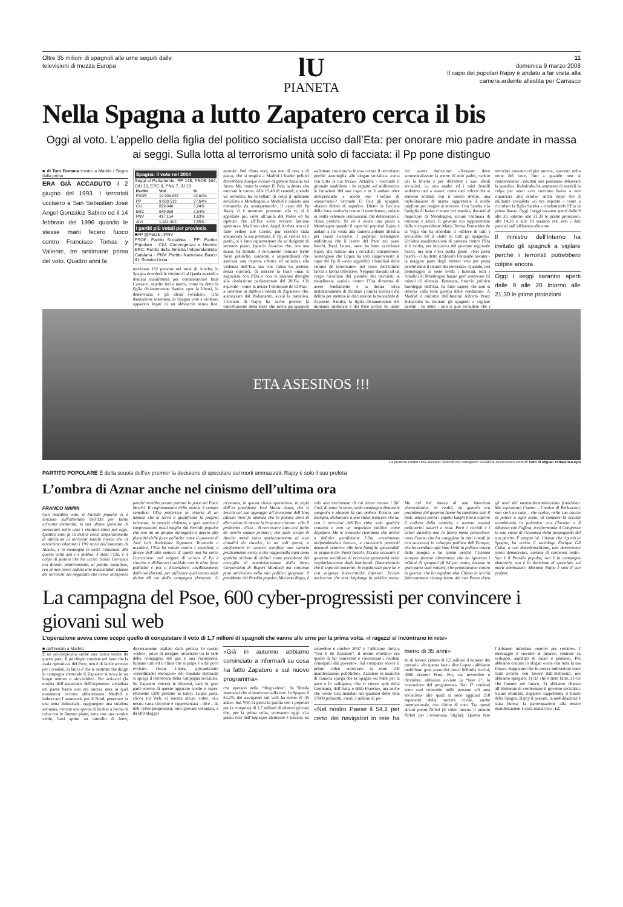Oltre 35 milioni di spagnoli alle urne seguiti dalle televisioni di mezza Europa
lU
PIANETA
11
domenica 9 marzo 2008
Il capo dei popolari Rajoy è andato a far visita alla camera ardente allestita per Carrasco
Nella Spagna a lutto Zapatero cerca il bis
Oggi al voto. L’appello della figlia del politico socialista ucciso dall’Eta: per onorare mio padre andate in massa ai seggi. Sulla lotta al terrorismo unità solo di facciata: il Pp pone distinguo
■ di Toni Fontana inviato a Madrid / Segue dalla prima
ERA GIÀ ACCADUTO il 2 giugno del 1993. I terroristi uccisero a San Sebastian Josè Angel Gonzalez Sabino ed il 14 febbraio del 1996 quando le stesse mani fecero fuoco contro Francisco Tomas y Valiente, tre settimane prima del voto. Quattro anni fa
Spagna: il voto nel 2004
Seggi al Parlamento: PP 148, PSOE 164, CiU 10, ERC 8, PNV 7, IU 13
| Partito | Voti | % |
| --- | --- | --- |
| PSOE | 10.909.687 | 42,64% |
| PP | 9.630.512 | 37,64% |
| CiU | 829.046 | 3,24% |
| ERC | 649.999 | 2,54% |
| PNV | 417.154 | 1,63% |
| Altri | 1.931.302 | 7,55% |
I partiti più votati per provincia
■PP ▨PSOE □PNV
PSOE: Partito Socialista · PP: Partito Popolare · CiU: Convergenza e Unione ERC: Partito della Sinistra Indipendentista Catalana · PNV: Partito Nazionale Basco IU: Sinistra Unita
morirono 192 persone nei treni di Atocha; la Spagna ricorderà le vittime di al Qaeda martedì e domani manifesterà per commemorare Isais Carrasco, sepolto ieri e morto, come ha detto la figlia diciannovenne Sandra «per la libertà, la democrazia e gli ideali socialisti». Una dannazione insomma, in Spagna voto e violenza appaiono legati in un abbraccio senza fine, mortale. Nel clima teso, ma non di resa e di paura, che si respira a Madrid i leader politici dovrebbero dunque evitare di gettare benzina sul fuoco. Ma, come fa notare El Pais, la destra «ha truccato le carte». Alle 13,40 di venerdì, quando un terrorista ha crivellato di colpi il militante socialista a Mondragon, a Madrid è iniziata una commedia da avanspettacolo. Il capo del Pp Rajoy si è mostrato prostrato alla tv, si è appellato piu volte all’unità del Paese ed ha ripetuto che all’Eta «non occorre lasciare speranza». Ma il suo vice, Angel Acebes non si è fatto vedere alle Cortes, pur essendo stata annunciata la sua presenza. Il Pp, al vertice tra i partiti, si è fatto rappresentare da un dirigente di secondo piano, Ignacio Astarloa che, con una mano, ha firmato il documento comune (sette forze politiche, sindacati e imprenditori) che assicura una risposta «ferma ed unitaria» alla violenza dell’Eta, ma con l’altra ha preteso, senza riuscirci, di inserire la frase «mai si negozierà con l’Eta e non vi saranno deroghe alla risoluzione parlamentare del 2005». Ciò equivale - come fa notare l’editoriale de El Pais - a «mettere in dubbio l’onestà di Zapatero» che, autorizzato dal Parlamento, avviò la trattativa. L’inviato di Rajoy ha anche preteso la cancellazione della frase che invita gli spagnoli «a lottare con tutta la forza» contro il terrorismo perché assomiglia allo slogan socialista «vota con tutta la tua forza». Astarloa - conclude il giornale madrileno - ha seguito «al millimetro» le istruzioni del suo capo o se è andato oltre interpretando a modo suo l’ordine di «smarcarsi»? Secondo El Pais gli spagnoli «hanno diritto di saperlo». Dietro la facciata della lotta «unitaria contro il terrorismo», volano in realtà velenose insinuazioni che deteriorano il clima politico. Se ne è avuta una prova a Mondragon quando il capo dei popolari Rajoy è andato a far visita alla camera ardente allestita per Isaias Carrasco. I popolari sostengono addirittura che il leader del Psoe nei paesi baschi, Patxi Lopez, «non ha fatto avvicinare Rajoy alla salma» ma i socialisti smentiscono. Sostengono che Lopez ha solo rimproverato al capo del Pp di «aver aggredito i familiari delle vittime de terrorismo» nel corso dell’ultimo faccia a faccia televisivo. Neppure davanti ad un corpo crivellato dal piombo dei terroristi la sbandierata «unità» contro l’Eta dimostra di avere fondamento e la destra cerca maldestramente di sfruttare i timori suscitati dal delitto per mettere in discussione la buonafede di Zapatero. Sandra, la figlia diciannovenne del militante sindacale e del Psoe ucciso ha usato ieri parole durissime: «Nessuno deve strumentalizzare la morte di mio padre, caduto per la libertà e per difendere i suoi ideali socialisti; io, mia madre ed i miei fratelli andremo tutti a votare, come tutti coloro che si sentono solidali con il nostro dolore, una mobilitazione di massa rappresenta il modo migliore per reagire al terrore». Con Sandra e la famiglia di Isaias c’erano ieri mattina, davanti al municipio di Mondragon, alcune centinaia di militanti e amici. Il governo era rappresentato dalla vice-presidente Maria Teresa Fernandez de la Vega che ha ricordato il «dolore di tutti i socialisti» ed il «lutto di tutti gli spagnoli». Un’altra manifestazione di protesta contro l’Eta si è svolta, per iniziativa del governo regionale basco, ma non c’era molta gente. «Nei paesi baschi - ci ha detto il filosofo Fernando Savater - la maggior parte degli elettori vota per posta perché teme il ricatto dei terroristi». Quando, ieri pomeriggio, si sono svolti i funerali, tutti i cittadini di Mondragon hanno però osservato 15 minuti di silenzio. Batasuna, braccio politico fuorilegge dell’Eta, ha fatto sapere che non si associa «alla folle giostra delle condanne». A Madrid il ministro dell’Interno Alfredo Perez Rubalcaba ha invitato gli spagnoli a vigilare perché - ha detto - non si può escludere che i terroristi possano colpire ancora, «persino nella notte del voto, fino a quando non si conosceranno i risultati non possiamo abbassare la guardia». Rubalcaba ha ammesso di sentirli in colpa per «non aver convinto Isaias a non rinunciare alla scorta» anche dopo che il militante socialista «si era esposto - come a ricordato la figlia Sandra - combattendo l’Eta in prima linea». Oggi i seggi saranno aperti dalle 9 alle 20, intorno alle 21,30 le prime proiezioni, alle 14,30 e alle 18 saranno resi noti i dati parziali sull’affluenza alle urne.
Il ministro dell’Interno ha invitato gli spagnoli a vigilare perché i terroristi potrebbero colpire ancora
Oggi i seggi saranno aperti dalle 9 alle 20 Intorno alle 21,30 le prime proiezioni
ETA ASESINOS !!!
La protesta contro l’Eta durante i funerali del consigliere socialista assassinato venerdì Foto di Miguel Toña/Ansa-Epa
PARTITO POPOLARE È della scuola dell’ex premier la decisione di speculare sui morti ammazzati: Rajoy è solo il suo profeta
L’ombra di Aznar anche nel cinismo dell’ultima ora
FRANCO MIMMI
Con macabro volo, il Partido popular si è lanciato sull’attentato dell’Eta per farne un’arma elettorale, la sua ultima speranza di rovesciare nelle urne i risultati attesi per oggi. Quattro anni fa la destra cercò disperatamente di attribuire ai terroristi baschi invece che al terrorismo islamista i 190 morti dell’attentato di Atocha, e la menzogna le costò l’elezione. Ma questa volta non c’è dubbio: è stata l’Eta, e il colpo di pistola che ha ucciso Isaias Carrasco era diretto, politicamente, al partito socialista, reo di non avere ceduto alle inaccettabili istanze dei terroristi nel negoziato che aveva intrapreso perché avrebbe potuto portare la pace nei Paesi Baschi. Il ragionamento delle pistole è sempre semplice: l’Eta preferisce la vittoria di un nemico che le serva a giustificare la propria esistenza, la propria violenza, e quel nemico è rappresentato assai meglio dal Partido popular che non da un gruppo dialogante e aperto alla pluralità delle forze politiche come il governo di José Luís Rodríguez Zapatero. Tornando a uccidere, l’Eta ha votato contro i socialisti, a favore dell’utile nemico. E questi non ha perso l’occasione: nel volgere di un’ora il Pp è riuscito a dichiararsi solidale con le altre forze politiche e poi a distanziarsi cavillosamente dalla solidarietà, per utilizzare quel morto nelle ultime 48 ore della campagna elettorale. Si riconosce, in questa cinica operazione, la regia dell’ex presidente José Maria Aznar, che si bruciò col suo appoggio all’invasione dell’Iraq (alcuni mesi fa ammise che le famose armi di distruzione di massa in Iraq non c’erano: «Ho il problema – disse – di non essere stato così furbo da averlo saputo prima»); che sulla strage di Atocha mentì tanto spudoratamente ai suoi cittadini da riuscire, in tre soli giorni, a trasformare in sonora sconfitta una vittoria praticamente certa; e che raggranella ogni anno qualche milione di dollari come presidente del consiglio di amministrazione della News Corporation di Rupert Murdoch ma continua pure attivissimo nella vita politica spagnola: il presidente del Partido popular, Mariano Rajoy, è solo una marionetta di cui Aznar muove i fili. Così, di tanto in tanto, sulla campagna elettorale spagnola è planata la sua ombra. Eccolo, per esempio, dichiarare a una radio francese che lui con i terroristi dell’Eta ebbe solo qualche contatto e non un negoziato politico come Zapatero. Ma le cronache ricordano che arrivò a definire gentilmente l’Eta «movimento indipendentista basco», e riavvicinò parecchi detenuti «etarra» alle loro famiglie spostandoli in prigioni dei Paesi baschi. Eccolo accusare il governo socialista di eccessiva generosità nella regolarizzazione degli immigrati. Dimenticando che il capo del governo: lo regolarizzò pure lui e con esigenze burocratiche inferiori. Eccolo assicurare che non rimpiange la politica attiva. Ma nel bel mezzo di una intervista elettoralistica, In realtà, da quando era presidente del governo Aznar ha cambiato solo il look: adesso porta i capelli lunghi fino a coprire il colletto della camicia, e ostenta vezzosi pulloverini azzurri e rosa. Però i riccioli e i colori pastello non lo fanno meno pericoloso: resta l’uomo che ha osteggiato in tutti i modi (e con successo) lo sviluppo politico dell’Europa; che ha svenduto agli Stati Uniti la politica estera della Spagna e ha spinto perché l’Unione europea facesse altrettanto; che ha ignorato i milioni di spagnoli (il 94 per cento, dunque in gran parte suoi votanti) che protestavano contro la guerra; che ha regalato alla Chiesa la laicità faticosamente riconquistata dal suo Paese dopo gli anni del nazional-cattolicesimo franchista. Ma soprattutto l’uomo – l’amico di Berlusconi, non sarà un caso - che scelse, nella sua caccia al potere a ogni costo, di rompere la società scambiando la polemica con l’insulto e il dibattito con l’offesa, trasformando il Congresso in una cassa di risonanza della propaganda del suo partito. È sempre lui: l’Aznar che riportò la Spagna, ha scritto il sociologo Enrique Gil Calvo, a «un demofranchismo, una democrazia senza democratici, carente di contenuti reali». Suo è il Partido popular, sua è la campagna elettorale, sua è la decisione di speculare sui morti ammazzati: Mariano Rajoy è solo il suo profeta.
La campagna del Psoe, 600 cyber-progressisti per convincere i giovani sul web
L’operazione aveva come scopo quello di conquistare il voto di 1,7 milioni di spagnoli che vanno alle urne per la prima volta. «I ragazzi si incontrano in rete»
■ dall’inviato a Madrid
È un privilegio,ma anche una fatica venire da queste parti. Il privilegio consiste nel fatto che la «sala operativa» del Psoe, non è di facile accesso per i cronisti, la fatica è che la centrale che dirige la campagna elettorale di Zapatero si trova in un luogo remoto e «invisibile». Per arrivarci (la notizia dell’assassinio dell’esponente socialista nel paese basco non era ancora nota in quel momento) occorre abbandonare Madrid e imboccare l’autostrada per il Nord, penetrare in una zona industriale, raggiungere una stradina anonima, cercare una specie di bunker a forma di cubo con le finestre piatte, tutte con una cornice verde, farsi aprire un cancello di ferro, discretamente vigilato dalla polizia. In questo «cubo», privo di insegne, incastrato tra la sede della compagnia del gas e una carrozzeria, fumano tutti ed il clima che si palpa è a dir poco eccitato. Oscar Lopez, giovanissimo «coordinador esecutivo» del comitato elettorale ci spiega il retroscena della campagna socialista. Se Zapatero vincerà le elezioni, sarà in gran parte merito di questo apparato snello e super-efficiente (200 persone in tutto). Lopez parla, clicca sul Web, ci mostra alcuni video. «La nostra carta vincente è rappresentata - dice - da 600 cyber-progressisti, tutti giovani volontari, e da 600 blogger
«Già in autunno abbiamo cominciato a informarli su cosa ha fatto Zapatero e sul nuovo programma»
che operano nella “blogo-sfera”, da 50mila internauti che si muovono sulla rete. In Spagna il 54,2% dei navigatori sul web ha meno di 35 anni». Sul Web si gioca la partita con i popolari per la conquista di 1,7 milioni di elettori giovani che, per la prima volta, voteranno oggi. «La prima fase dell’impegno elettorale è iniziata tra settembre e ottobre 2007 e l’abbiamo titolata “con Z de Zapatero”, il nostro obiettivo era quello di far conoscere e valorizzare i risultati conseguiti dal governo». Sul computer scorre il primo video «mostrato in oltre 100 manifestazioni pubbliche». Zapatero in maniche di camicia spiega che la Spagna «si batte per la pace e lo sviluppo», che si cresce «più della Germania, dell’Italia e della Francia», ma anche che «sono stati mandati nei quartieri delle città 17000 poliziotti, creati 3 milioni di po-
«Nel nostro Paese il 54,2 per certo dei navigatori in rete ha meno di 35 anni»
sti di lavoro, ridotto di 1,5 milioni il numero dei precari». «In questa fase - dice Lopez - abbiamo mobilitato gran parte dei nostri 600mila iscritti, 4000 sezioni Psoe. Poi, tra novembre e dicembre, abbiamo avviato la “fase 2”, la costruzione del programma». Nei 17 comitati sono stati coinvolte mille persone «di area socialista» alle quali si sono aggiunti 250 esponenti della società civile, anche internazionale, con diritto di voto. Tra questi alcuni premi Nobel (il video mostra il premio Nobel per l’economia Stigliz). Questa fase l’abbiamo intitolata «motivi per credere». I messaggio è «rivolto al futuro», centrato su sviluppo, aumento di salari e pensioni. Poi abbiamo coniato lo slogan «vota con tutta la tua forza». Sappiamo che le nostra indicazioni sono state accolte con favore dall’elettorato, noi abbiamo spiegato: 1) ciò che è stato fatto, 2) ciò che faremo nel futuro, 3) abbiamo chiesto all’elettorato di confermare il governo socialista. Siamo ottimisti, Zapatero rappresenta il futuro della Spagna, Rajoy il passato, la mobilitazione è stata buona, la partecipazione alla nostre manifestazioni è stata massiccia». t.f.